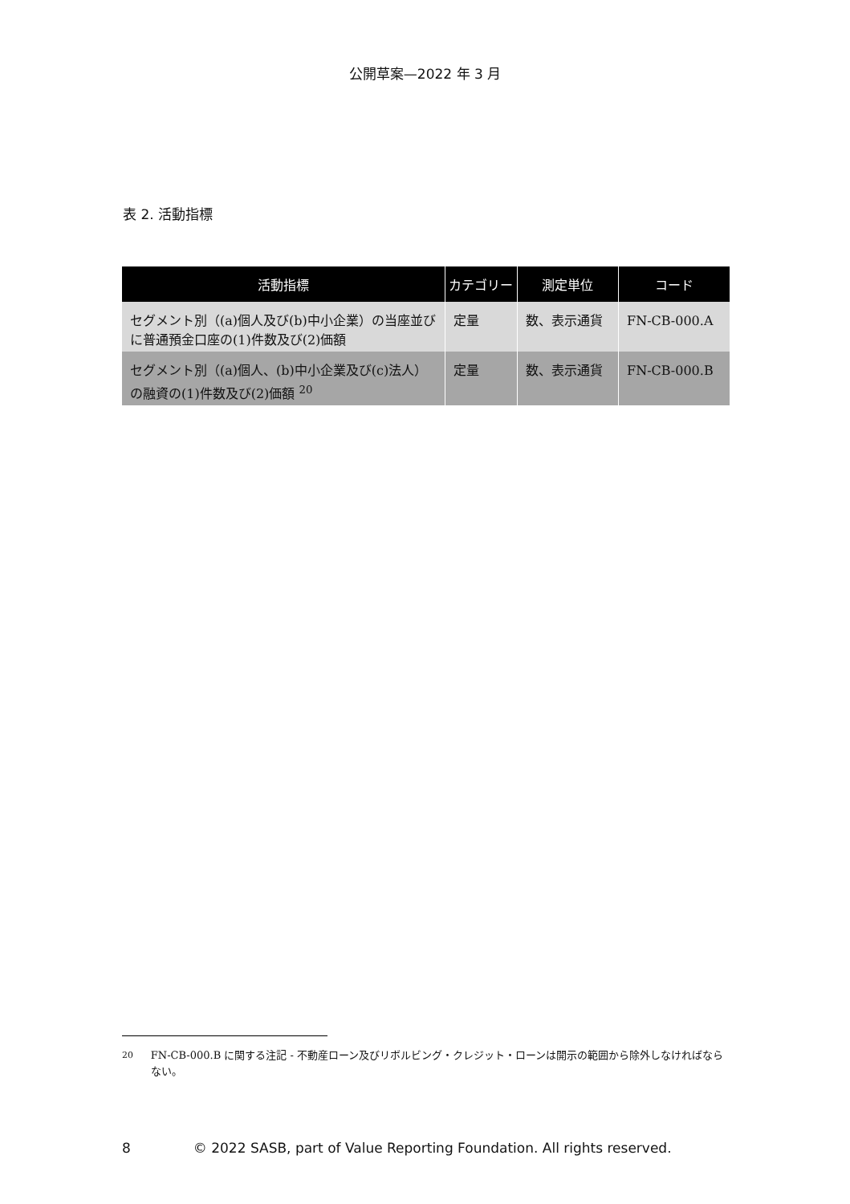公開草案—2022 年 3 月
表 2. 活動指標
| 活動指標 | カテゴリー | 測定単位 | コード |
| --- | --- | --- | --- |
| セグメント別（(a)個人及び(b)中小企業）の当座並びに普通預金口座の(1)件数及び(2)価額 | 定量 | 数、表示通貨 | FN-CB-000.A |
| セグメント別（(a)個人、(b)中小企業及び(c)法人）の融資の(1)件数及び(2)価額 <sup>20</sup> | 定量 | 数、表示通貨 | FN-CB-000.B |
<sup>20</sup> FN-CB-000.B に関する注記 - 不動産ローン及びリボルビング・クレジット・ローンは開示の範囲から除外しなければならない。
8 © 2022 SASB, part of Value Reporting Foundation. All rights reserved.